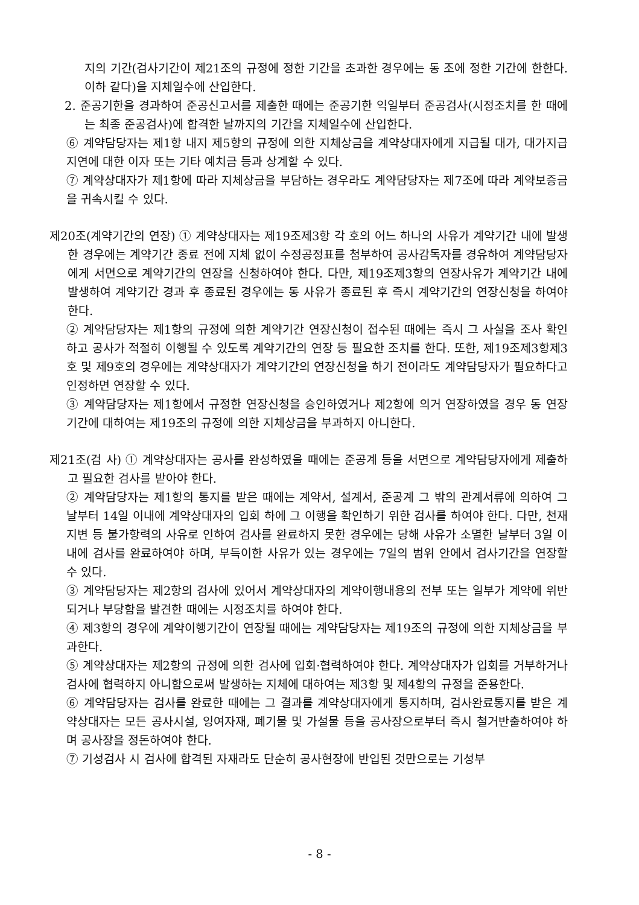지의 기간(검사기간이 제21조의 규정에 정한 기간을 초과한 경우에는 동 조에 정한 기간에 한한다. 이하 같다)을 지체일수에 산입한다.
2. 준공기한을 경과하여 준공신고서를 제출한 때에는 준공기한 익일부터 준공검사(시정조치를 한 때에는 최종 준공검사)에 합격한 날까지의 기간을 지체일수에 산입한다.
⑥ 계약담당자는 제1항 내지 제5항의 규정에 의한 지체상금을 계약상대자에게 지급될 대가, 대가지급지연에 대한 이자 또는 기타 예치금 등과 상계할 수 있다.
⑦ 계약상대자가 제1항에 따라 지체상금을 부담하는 경우라도 계약담당자는 제7조에 따라 계약보증금을 귀속시킬 수 있다.
제20조(계약기간의 연장) ① 계약상대자는 제19조제3항 각 호의 어느 하나의 사유가 계약기간 내에 발생한 경우에는 계약기간 종료 전에 지체 없이 수정공정표를 첨부하여 공사감독자를 경유하여 계약담당자에게 서면으로 계약기간의 연장을 신청하여야 한다. 다만, 제19조제3항의 연장사유가 계약기간 내에 발생하여 계약기간 경과 후 종료된 경우에는 동 사유가 종료된 후 즉시 계약기간의 연장신청을 하여야 한다.
② 계약담당자는 제1항의 규정에 의한 계약기간 연장신청이 접수된 때에는 즉시 그 사실을 조사 확인하고 공사가 적절히 이행될 수 있도록 계약기간의 연장 등 필요한 조치를 한다. 또한, 제19조제3항제3호 및 제9호의 경우에는 계약상대자가 계약기간의 연장신청을 하기 전이라도 계약담당자가 필요하다고 인정하면 연장할 수 있다.
③ 계약담당자는 제1항에서 규정한 연장신청을 승인하였거나 제2항에 의거 연장하였을 경우 동 연장기간에 대하여는 제19조의 규정에 의한 지체상금을 부과하지 아니한다.
제21조(검 사) ① 계약상대자는 공사를 완성하였을 때에는 준공계 등을 서면으로 계약담당자에게 제출하고 필요한 검사를 받아야 한다.
② 계약담당자는 제1항의 통지를 받은 때에는 계약서, 설계서, 준공계 그 밖의 관계서류에 의하여 그 날부터 14일 이내에 계약상대자의 입회 하에 그 이행을 확인하기 위한 검사를 하여야 한다. 다만, 천재지변 등 불가항력의 사유로 인하여 검사를 완료하지 못한 경우에는 당해 사유가 소멸한 날부터 3일 이내에 검사를 완료하여야 하며, 부득이한 사유가 있는 경우에는 7일의 범위 안에서 검사기간을 연장할 수 있다.
③ 계약담당자는 제2항의 검사에 있어서 계약상대자의 계약이행내용의 전부 또는 일부가 계약에 위반되거나 부당함을 발견한 때에는 시정조치를 하여야 한다.
④ 제3항의 경우에 계약이행기간이 연장될 때에는 계약담당자는 제19조의 규정에 의한 지체상금을 부과한다.
⑤ 계약상대자는 제2항의 규정에 의한 검사에 입회·협력하여야 한다. 계약상대자가 입회를 거부하거나 검사에 협력하지 아니함으로써 발생하는 지체에 대하여는 제3항 및 제4항의 규정을 준용한다.
⑥ 계약담당자는 검사를 완료한 때에는 그 결과를 계약상대자에게 통지하며, 검사완료통지를 받은 계약상대자는 모든 공사시설, 잉여자재, 폐기물 및 가설물 등을 공사장으로부터 즉시 철거반출하여야 하며 공사장을 정돈하여야 한다.
⑦ 기성검사 시 검사에 합격된 자재라도 단순히 공사현장에 반입된 것만으로는 기성부
- 8 -